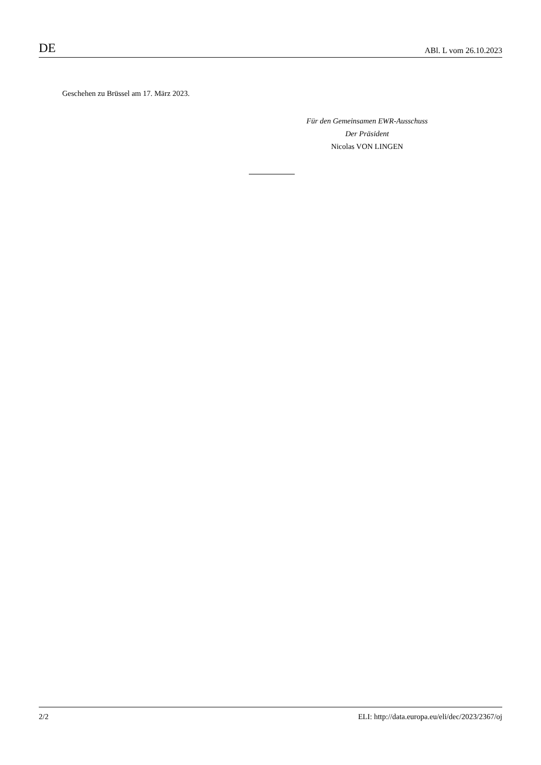DE ABl. L vom 26.10.2023
Geschehen zu Brüssel am 17. März 2023.
Für den Gemeinsamen EWR-Ausschuss
Der Präsident
Nicolas VON LINGEN
2/2 ELI: http://data.europa.eu/eli/dec/2023/2367/oj